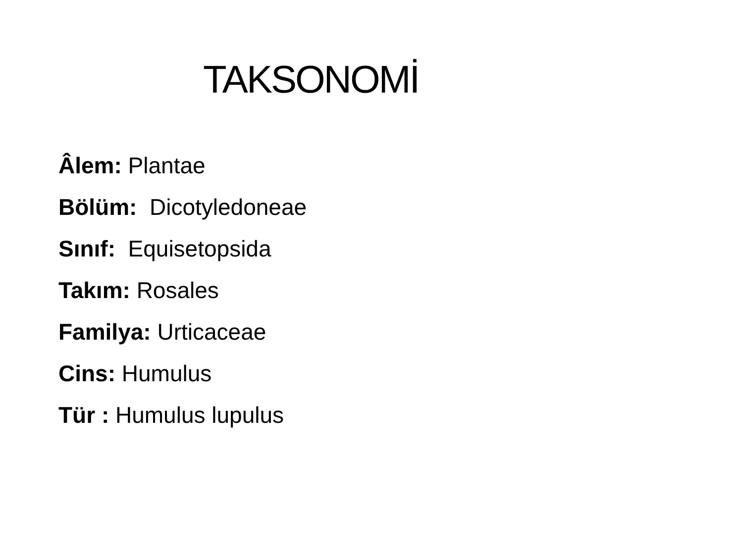TAKSONOMİ
Âlem: Plantae
Bölüm: Dicotyledoneae
Sınıf: Equisetopsida
Takım: Rosales
Familya: Urticaceae
Cins: Humulus
Tür : Humulus lupulus